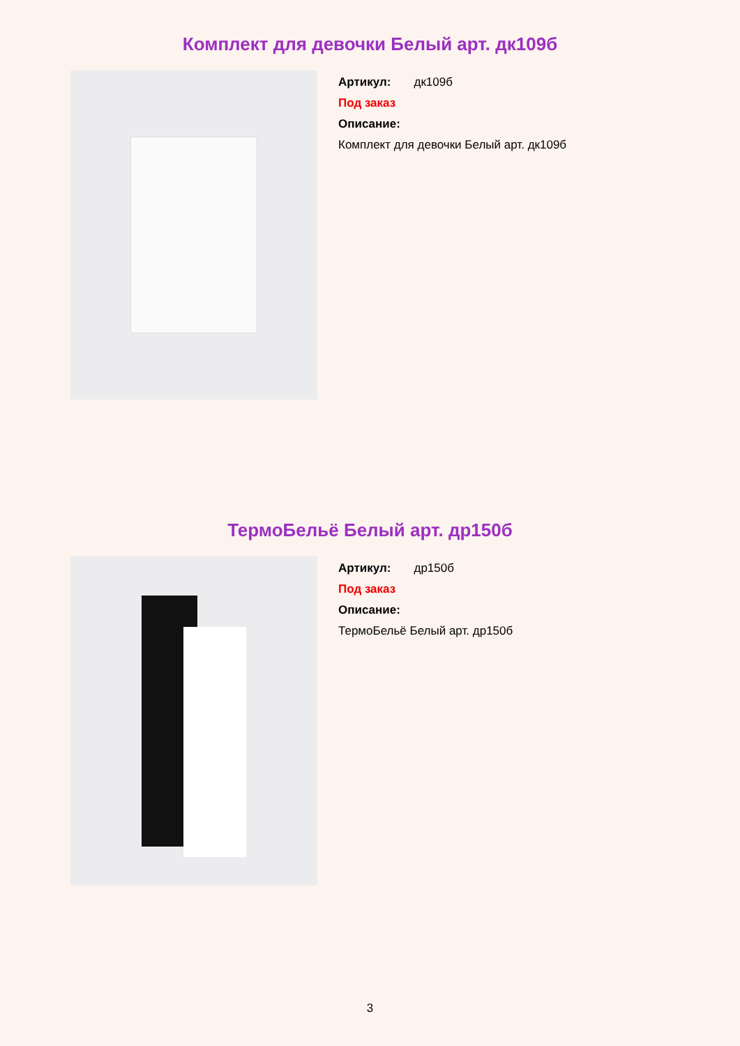Комплект для девочки Белый арт. дк109б
Артикул: дк109б
Под заказ
Описание:
Комплект для девочки Белый арт. дк109б
ТермоБельё Белый арт. др150б
Артикул: др150б
Под заказ
Описание:
ТермоБельё Белый арт. др150б
3